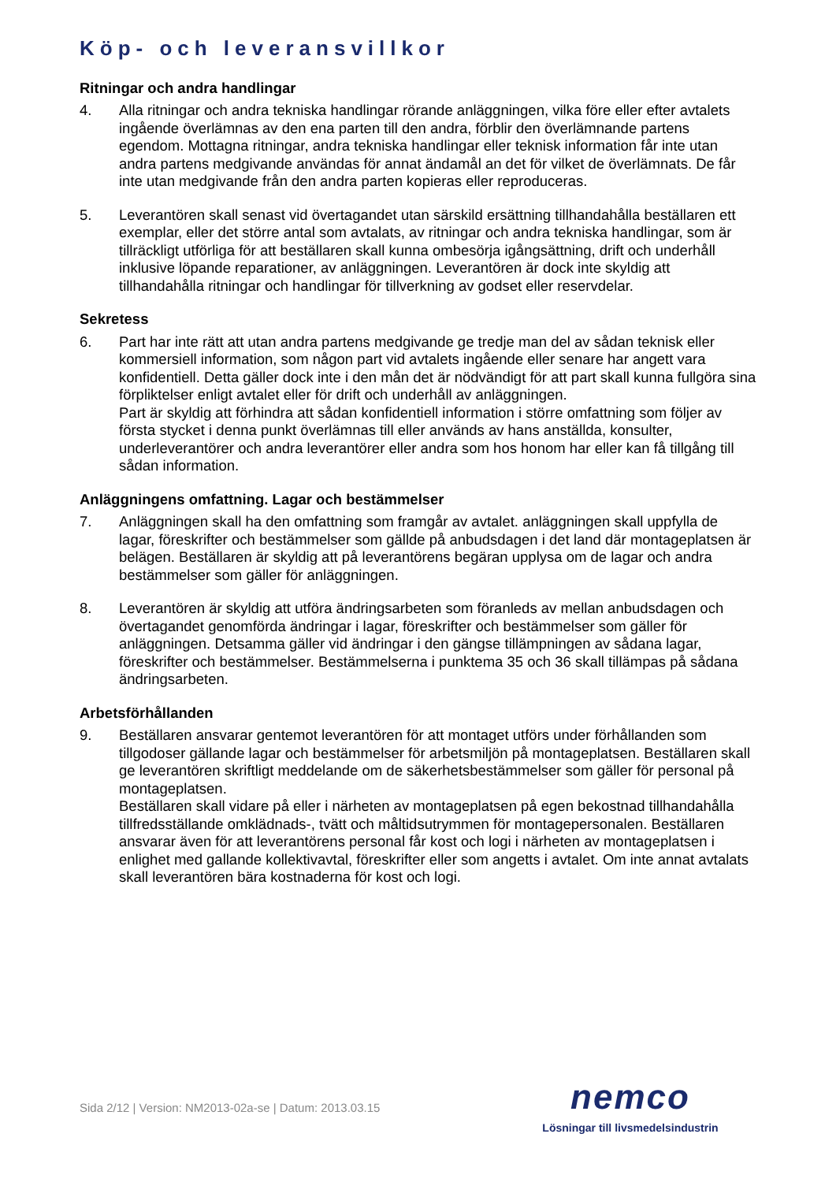Köp- och leveransvillkor
Ritningar och andra handlingar
4. Alla ritningar och andra tekniska handlingar rörande anläggningen, vilka före eller efter avtalets ingående överlämnas av den ena parten till den andra, förblir den överlämnande partens egendom. Mottagna ritningar, andra tekniska handlingar eller teknisk information får inte utan andra partens medgivande användas för annat ändamål an det för vilket de överlämnats. De får inte utan medgivande från den andra parten kopieras eller reproduceras.
5. Leverantören skall senast vid övertagandet utan särskild ersättning tillhandahålla beställaren ett exemplar, eller det större antal som avtalats, av ritningar och andra tekniska handlingar, som är tillräckligt utförliga för att beställaren skall kunna ombesörja igångsättning, drift och underhåll inklusive löpande reparationer, av anläggningen. Leverantören är dock inte skyldig att tillhandahålla ritningar och handlingar för tillverkning av godset eller reservdelar.
Sekretess
6. Part har inte rätt att utan andra partens medgivande ge tredje man del av sådan teknisk eller kommersiell information, som någon part vid avtalets ingående eller senare har angett vara konfidentiell. Detta gäller dock inte i den mån det är nödvändigt för att part skall kunna fullgöra sina förpliktelser enligt avtalet eller för drift och underhåll av anläggningen.
Part är skyldig att förhindra att sådan konfidentiell information i större omfattning som följer av första stycket i denna punkt överlämnas till eller används av hans anställda, konsulter, underleverantörer och andra leverantörer eller andra som hos honom har eller kan få tillgång till sådan information.
Anläggningens omfattning. Lagar och bestämmelser
7. Anläggningen skall ha den omfattning som framgår av avtalet. anläggningen skall uppfylla de lagar, föreskrifter och bestämmelser som gällde på anbudsdagen i det land där montageplatsen är belägen. Beställaren är skyldig att på leverantörens begäran upplysa om de lagar och andra bestämmelser som gäller för anläggningen.
8. Leverantören är skyldig att utföra ändringsarbeten som föranleds av mellan anbudsdagen och övertagandet genomförda ändringar i lagar, föreskrifter och bestämmelser som gäller för anläggningen. Detsamma gäller vid ändringar i den gängse tillämpningen av sådana lagar, föreskrifter och bestämmelser. Bestämmelserna i punktema 35 och 36 skall tillämpas på sådana ändringsarbeten.
Arbetsförhållanden
9. Beställaren ansvarar gentemot leverantören för att montaget utförs under förhållanden som tillgodoser gällande lagar och bestämmelser för arbetsmiljön på montageplatsen. Beställaren skall ge leverantören skriftligt meddelande om de säkerhetsbestämmelser som gäller för personal på montageplatsen.
Beställaren skall vidare på eller i närheten av montageplatsen på egen bekostnad tillhandahålla tillfredsställande omklädnads-, tvätt och måltidsutrymmen för montagepersonalen. Beställaren ansvarar även för att leverantörens personal får kost och logi i närheten av montageplatsen i enlighet med gallande kollektivavtal, föreskrifter eller som angetts i avtalet. Om inte annat avtalats skall leverantören bära kostnaderna för kost och logi.
Sida 2/12 | Version: NM2013-02a-se | Datum: 2013.03.15
nemco
Lösningar till livsmedelsindustrin